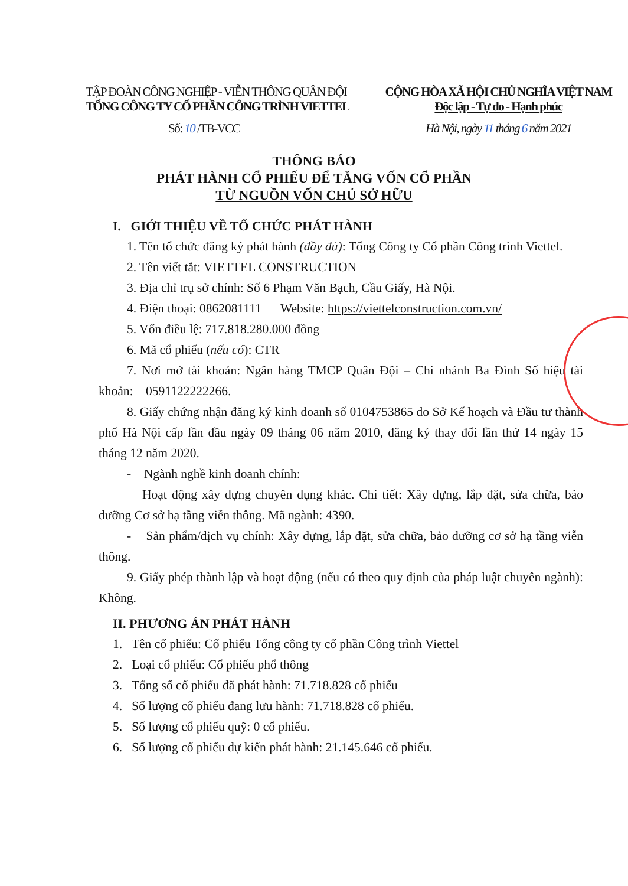TẬP ĐOÀN CÔNG NGHIỆP - VIỄN THÔNG QUÂN ĐỘI
TỔNG CÔNG TY CỔ PHẦN CÔNG TRÌNH VIETTEL
Số: 10 /TB-VCC
CỘNG HÒA XÃ HỘI CHỦ NGHĨA VIỆT NAM
Độc lập - Tự do - Hạnh phúc
Hà Nội, ngày 11 tháng 6 năm 2021
THÔNG BÁO
PHÁT HÀNH CỔ PHIẾU ĐỂ TĂNG VỐN CỔ PHẦN
TỪ NGUỒN VỐN CHỦ SỞ HỮU
I. GIỚI THIỆU VỀ TỔ CHỨC PHÁT HÀNH
1. Tên tổ chức đăng ký phát hành (đầy đủ): Tổng Công ty Cổ phần Công trình Viettel.
2. Tên viết tắt: VIETTEL CONSTRUCTION
3. Địa chỉ trụ sở chính: Số 6 Phạm Văn Bạch, Cầu Giấy, Hà Nội.
4. Điện thoại: 0862081111 Website: https://viettelconstruction.com.vn/
5. Vốn điều lệ: 717.818.280.000 đồng
6. Mã cổ phiếu (nếu có): CTR
7. Nơi mở tài khoản: Ngân hàng TMCP Quân Đội – Chi nhánh Ba Đình Số hiệu tài khoản: 0591122222266.
8. Giấy chứng nhận đăng ký kinh doanh số 0104753865 do Sở Kế hoạch và Đầu tư thành phố Hà Nội cấp lần đầu ngày 09 tháng 06 năm 2010, đăng ký thay đổi lần thứ 14 ngày 15 tháng 12 năm 2020.
- Ngành nghề kinh doanh chính:
Hoạt động xây dựng chuyên dụng khác. Chi tiết: Xây dựng, lắp đặt, sửa chữa, bảo dưỡng Cơ sở hạ tầng viễn thông. Mã ngành: 4390.
- Sản phẩm/dịch vụ chính: Xây dựng, lắp đặt, sửa chữa, bảo dưỡng cơ sở hạ tầng viễn thông.
9. Giấy phép thành lập và hoạt động (nếu có theo quy định của pháp luật chuyên ngành): Không.
II. PHƯƠNG ÁN PHÁT HÀNH
1. Tên cổ phiếu: Cổ phiếu Tổng công ty cổ phần Công trình Viettel
2. Loại cổ phiếu: Cổ phiếu phổ thông
3. Tổng số cổ phiếu đã phát hành: 71.718.828 cổ phiếu
4. Số lượng cổ phiếu đang lưu hành: 71.718.828 cổ phiếu.
5. Số lượng cổ phiếu quỹ: 0 cổ phiếu.
6. Số lượng cổ phiếu dự kiến phát hành: 21.145.646 cổ phiếu.